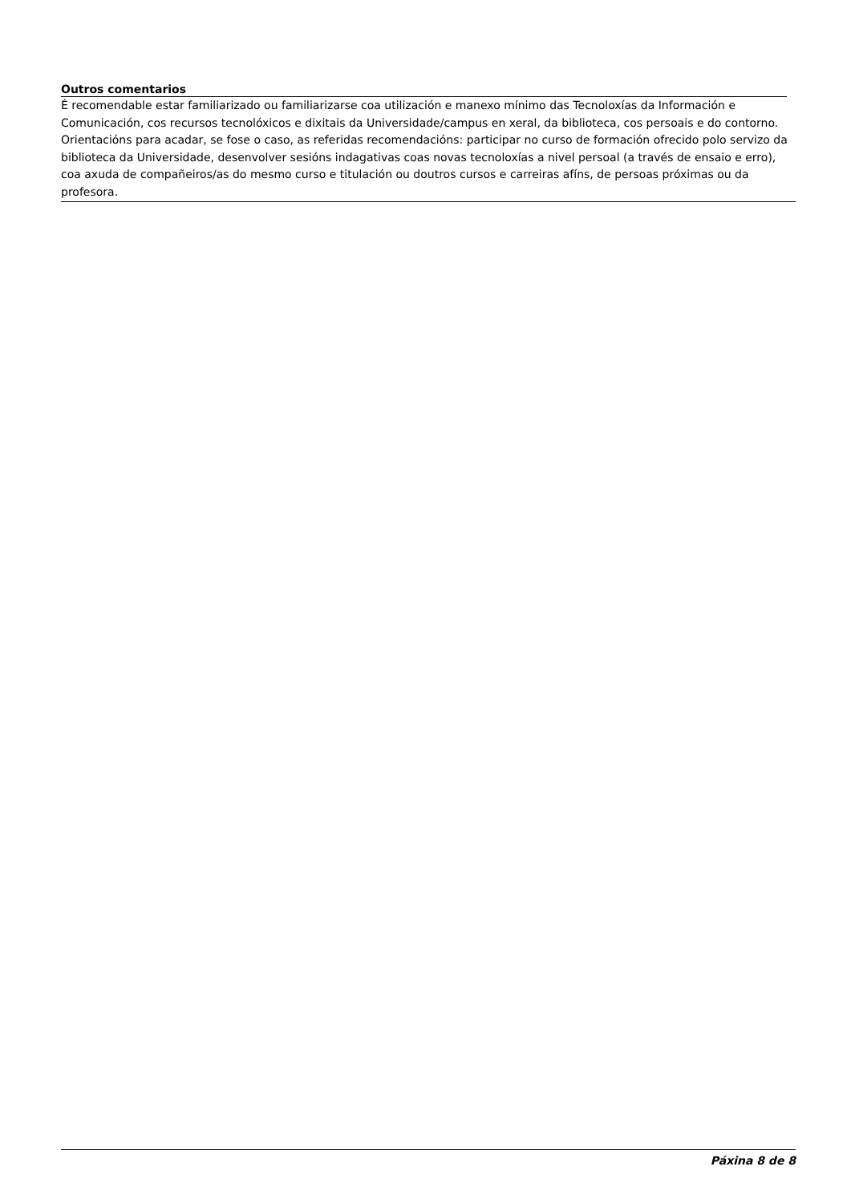Outros comentarios
É recomendable estar familiarizado ou familiarizarse coa utilización e manexo mínimo das Tecnoloxías da Información e Comunicación, cos recursos tecnolóxicos e dixitais da Universidade/campus en xeral, da biblioteca, cos persoais e do contorno.
Orientacións para acadar, se fose o caso, as referidas recomendacións: participar no curso de formación ofrecido polo servizo da biblioteca da Universidade, desenvolver sesións indagativas coas novas tecnoloxías a nivel persoal (a través de ensaio e erro), coa axuda de compañeiros/as do mesmo curso e titulación ou doutros cursos e carreiras afíns, de persoas próximas ou da profesora.
Páxina 8 de 8